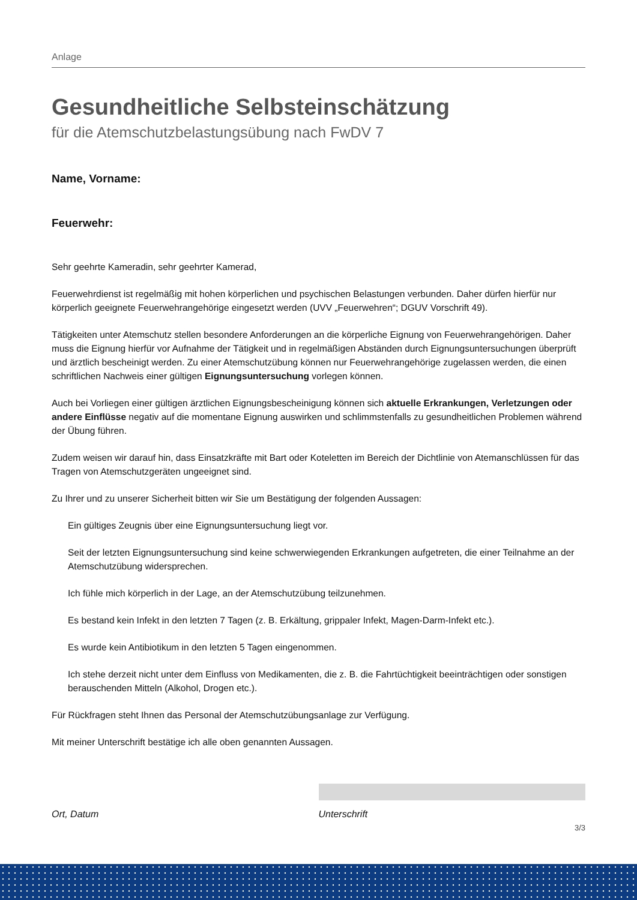Anlage
Gesundheitliche Selbsteinschätzung
für die Atemschutzbelastungsübung nach FwDV 7
Name, Vorname:
Feuerwehr:
Sehr geehrte Kameradin, sehr geehrter Kamerad,
Feuerwehrdienst ist regelmäßig mit hohen körperlichen und psychischen Belastungen verbunden. Daher dürfen hierfür nur körperlich geeignete Feuerwehrangehörige eingesetzt werden (UVV „Feuerwehren“; DGUV Vorschrift 49).
Tätigkeiten unter Atemschutz stellen besondere Anforderungen an die körperliche Eignung von Feuerwehrangehörigen. Daher muss die Eignung hierfür vor Aufnahme der Tätigkeit und in regelmäßigen Abständen durch Eignungsuntersuchungen überprüft und ärztlich bescheinigt werden. Zu einer Atemschutzübung können nur Feuerwehrangehörige zugelassen werden, die einen schriftlichen Nachweis einer gültigen Eignungsuntersuchung vorlegen können.
Auch bei Vorliegen einer gültigen ärztlichen Eignungsbescheinigung können sich aktuelle Erkrankungen, Verletzungen oder andere Einflüsse negativ auf die momentane Eignung auswirken und schlimmstenfalls zu gesundheitlichen Problemen während der Übung führen.
Zudem weisen wir darauf hin, dass Einsatzkräfte mit Bart oder Koteletten im Bereich der Dichtlinie von Atemanschlüssen für das Tragen von Atemschutzgeräten ungeeignet sind.
Zu Ihrer und zu unserer Sicherheit bitten wir Sie um Bestätigung der folgenden Aussagen:
Ein gültiges Zeugnis über eine Eignungsuntersuchung liegt vor.
Seit der letzten Eignungsuntersuchung sind keine schwerwiegenden Erkrankungen aufgetreten, die einer Teilnahme an der Atemschutzübung widersprechen.
Ich fühle mich körperlich in der Lage, an der Atemschutzübung teilzunehmen.
Es bestand kein Infekt in den letzten 7 Tagen (z. B. Erkältung, grippaler Infekt, Magen-Darm-Infekt etc.).
Es wurde kein Antibiotikum in den letzten 5 Tagen eingenommen.
Ich stehe derzeit nicht unter dem Einfluss von Medikamenten, die z. B. die Fahrtüchtigkeit beeinträchtigen oder sonstigen berauschenden Mitteln (Alkohol, Drogen etc.).
Für Rückfragen steht Ihnen das Personal der Atemschutzübungsanlage zur Verfügung.
Mit meiner Unterschrift bestätige ich alle oben genannten Aussagen.
Ort, Datum Unterschrift
3/3